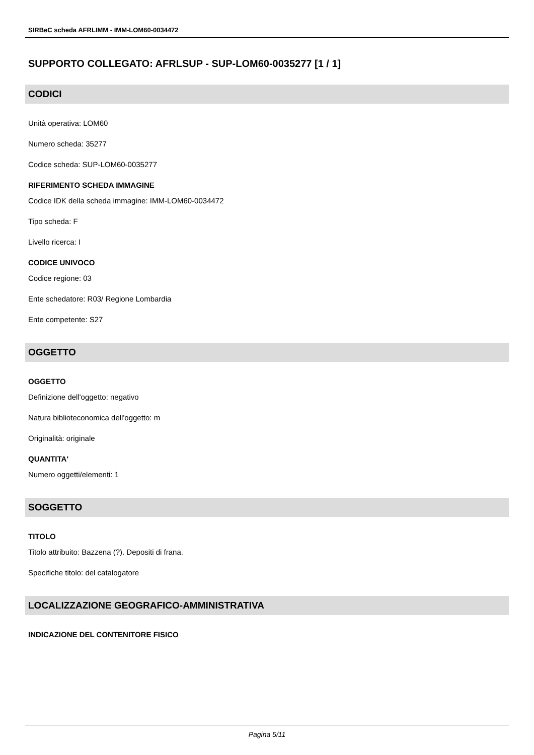SIRBeC scheda AFRLIMM - IMM-LOM60-0034472
SUPPORTO COLLEGATO: AFRLSUP - SUP-LOM60-0035277 [1 / 1]
CODICI
Unità operativa: LOM60
Numero scheda: 35277
Codice scheda: SUP-LOM60-0035277
RIFERIMENTO SCHEDA IMMAGINE
Codice IDK della scheda immagine: IMM-LOM60-0034472
Tipo scheda: F
Livello ricerca: I
CODICE UNIVOCO
Codice regione: 03
Ente schedatore: R03/ Regione Lombardia
Ente competente: S27
OGGETTO
OGGETTO
Definizione dell'oggetto: negativo
Natura biblioteconomica dell'oggetto: m
Originalità: originale
QUANTITA'
Numero oggetti/elementi: 1
SOGGETTO
TITOLO
Titolo attribuito: Bazzena (?). Depositi di frana.
Specifiche titolo: del catalogatore
LOCALIZZAZIONE GEOGRAFICO-AMMINISTRATIVA
INDICAZIONE DEL CONTENITORE FISICO
Pagina 5/11